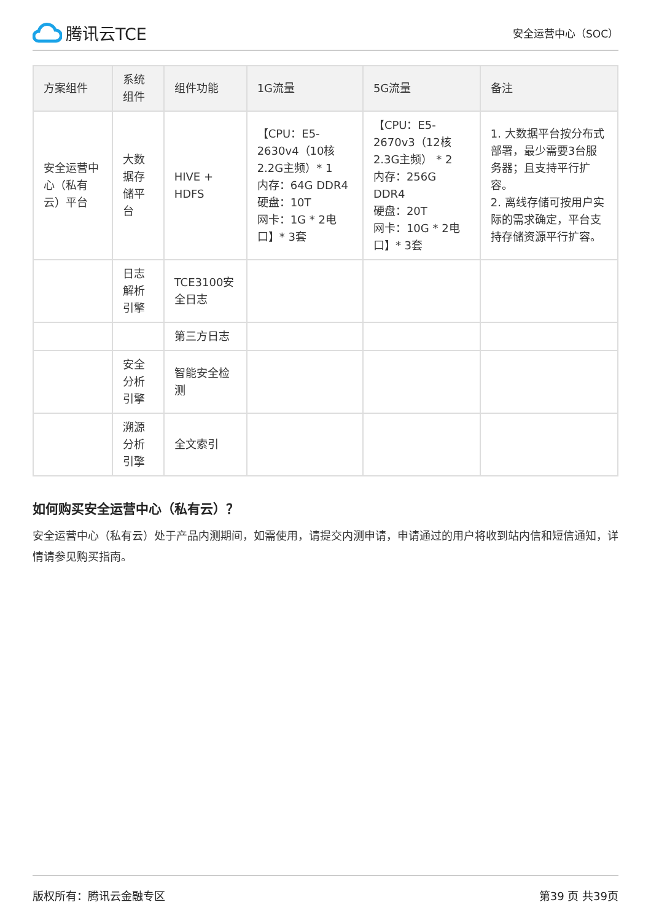腾讯云TCE
安全运营中心（SOC）
| 方案组件 | 系统组件 | 组件功能 | 1G流量 | 5G流量 | 备注 |
| --- | --- | --- | --- | --- | --- |
| 安全运营中心（私有云）平台 | 大数据存储平台 | HIVE + HDFS | 【CPU：E5-2630v4（10核2.2G主频）* 1 内存：64G DDR4 硬盘：10T 网卡：1G * 2电口】* 3套 | 【CPU：E5-2670v3（12核2.3G主频） * 2 内存：256G DDR4 硬盘：20T 网卡：10G * 2电口】* 3套 | 1. 大数据平台按分布式部署，最少需要3台服务器；且支持平行扩容。 2. 离线存储可按用户实际的需求确定，平台支持存储资源平行扩容。 |
| | 日志解析引擎 | TCE3100安全日志 | | | |
| | | 第三方日志 | | | |
| | 安全分析引擎 | 智能安全检测 | | | |
| | 溯源分析引擎 | 全文索引 | | | |
如何购买安全运营中心（私有云）？
安全运营中心（私有云）处于产品内测期间，如需使用，请提交内测申请，申请通过的用户将收到站内信和短信通知，详情请参见购买指南。
版权所有：腾讯云金融专区 第39 页 共39页